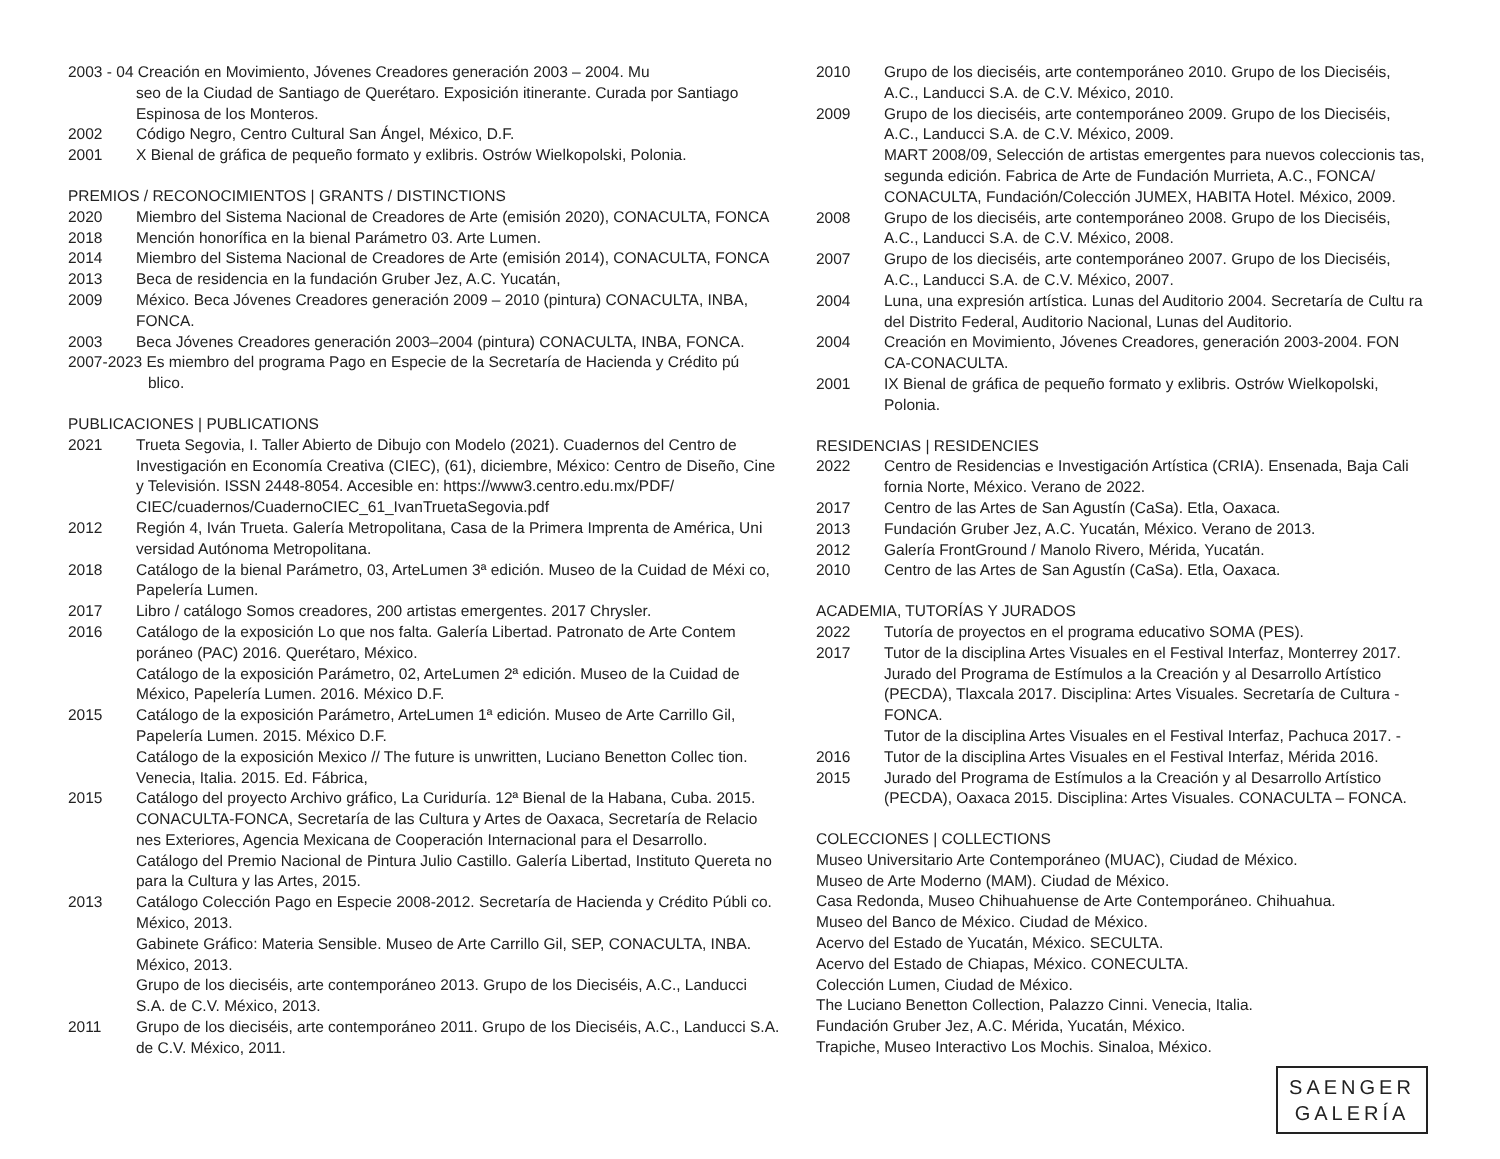2003 - 04 Creación en Movimiento, Jóvenes Creadores generación 2003 – 2004. Mu
seo de la Ciudad de Santiago de Querétaro. Exposición itinerante. Curada por Santiago Espinosa de los Monteros.
2002 Código Negro, Centro Cultural San Ángel, México, D.F.
2001 X Bienal de gráfica de pequeño formato y exlibris. Ostrów Wielkopolski, Polonia.
PREMIOS / RECONOCIMIENTOS | GRANTS / DISTINCTIONS
2020 Miembro del Sistema Nacional de Creadores de Arte (emisión 2020), CONACULTA, FONCA
2018 Mención honorífica en la bienal Parámetro 03. Arte Lumen.
2014 Miembro del Sistema Nacional de Creadores de Arte (emisión 2014), CONACULTA, FONCA
2013 Beca de residencia en la fundación Gruber Jez, A.C. Yucatán,
2009 México. Beca Jóvenes Creadores generación 2009 – 2010 (pintura) CONACULTA, INBA, FONCA.
2003 Beca Jóvenes Creadores generación 2003–2004 (pintura) CONACULTA, INBA, FONCA.
2007-2023 Es miembro del programa Pago en Especie de la Secretaría de Hacienda y Crédito pú
blico.
PUBLICACIONES | PUBLICATIONS
2021 Trueta Segovia, I. Taller Abierto de Dibujo con Modelo (2021). Cuadernos del Centro de Investigación en Economía Creativa (CIEC), (61), diciembre, México: Centro de Diseño, Cine y Televisión. ISSN 2448-8054. Accesible en: https://www3.centro.edu.mx/PDF/ CIEC/cuadernos/CuadernoCIEC_61_IvanTruetaSegovia.pdf
2012 Región 4, Iván Trueta. Galería Metropolitana, Casa de la Primera Imprenta de América, Uni versidad Autónoma Metropolitana.
2018 Catálogo de la bienal Parámetro, 03, ArteLumen 3ª edición. Museo de la Cuidad de Méxi co, Papelería Lumen.
2017 Libro / catálogo Somos creadores, 200 artistas emergentes. 2017 Chrysler.
2016 Catálogo de la exposición Lo que nos falta. Galería Libertad. Patronato de Arte Contem poráneo (PAC) 2016. Querétaro, México.
Catálogo de la exposición Parámetro, 02, ArteLumen 2ª edición. Museo de la Cuidad de México, Papelería Lumen. 2016. México D.F.
2015 Catálogo de la exposición Parámetro, ArteLumen 1ª edición. Museo de Arte Carrillo Gil, Papelería Lumen. 2015. México D.F.
Catálogo de la exposición Mexico // The future is unwritten, Luciano Benetton Collec tion. Venecia, Italia. 2015. Ed. Fábrica,
2015 Catálogo del proyecto Archivo gráfico, La Curiduría. 12ª Bienal de la Habana, Cuba. 2015. CONACULTA-FONCA, Secretaría de las Cultura y Artes de Oaxaca, Secretaría de Relacio nes Exteriores, Agencia Mexicana de Cooperación Internacional para el Desarrollo.
Catálogo del Premio Nacional de Pintura Julio Castillo. Galería Libertad, Instituto Quereta no para la Cultura y las Artes, 2015.
2013 Catálogo Colección Pago en Especie 2008-2012. Secretaría de Hacienda y Crédito Públi co. México, 2013.
Gabinete Gráfico: Materia Sensible. Museo de Arte Carrillo Gil, SEP, CONACULTA, INBA. México, 2013.
Grupo de los dieciséis, arte contemporáneo 2013. Grupo de los Dieciséis, A.C., Landucci S.A. de C.V. México, 2013.
2011 Grupo de los dieciséis, arte contemporáneo 2011. Grupo de los Dieciséis, A.C., Landucci S.A. de C.V. México, 2011.
2010 Grupo de los dieciséis, arte contemporáneo 2010. Grupo de los Dieciséis, A.C., Landucci S.A. de C.V. México, 2010.
2009 Grupo de los dieciséis, arte contemporáneo 2009. Grupo de los Dieciséis, A.C., Landucci S.A. de C.V. México, 2009.
MART 2008/09, Selección de artistas emergentes para nuevos coleccionis tas, segunda edición. Fabrica de Arte de Fundación Murrieta, A.C., FONCA/ CONACULTA, Fundación/Colección JUMEX, HABITA Hotel. México, 2009.
2008 Grupo de los dieciséis, arte contemporáneo 2008. Grupo de los Dieciséis, A.C., Landucci S.A. de C.V. México, 2008.
2007 Grupo de los dieciséis, arte contemporáneo 2007. Grupo de los Dieciséis, A.C., Landucci S.A. de C.V. México, 2007.
2004 Luna, una expresión artística. Lunas del Auditorio 2004. Secretaría de Cultu ra del Distrito Federal, Auditorio Nacional, Lunas del Auditorio.
2004 Creación en Movimiento, Jóvenes Creadores, generación 2003-2004. FON CA-CONACULTA.
2001 IX Bienal de gráfica de pequeño formato y exlibris. Ostrów Wielkopolski, Polonia.
RESIDENCIAS | RESIDENCIES
2022 Centro de Residencias e Investigación Artística (CRIA). Ensenada, Baja Cali fornia Norte, México. Verano de 2022.
2017 Centro de las Artes de San Agustín (CaSa). Etla, Oaxaca.
2013 Fundación Gruber Jez, A.C. Yucatán, México. Verano de 2013.
2012 Galería FrontGround / Manolo Rivero, Mérida, Yucatán.
2010 Centro de las Artes de San Agustín (CaSa). Etla, Oaxaca.
ACADEMIA, TUTORÍAS Y JURADOS
2022 Tutoría de proyectos en el programa educativo SOMA (PES).
2017 Tutor de la disciplina Artes Visuales en el Festival Interfaz, Monterrey 2017.
Jurado del Programa de Estímulos a la Creación y al Desarrollo Artístico (PECDA), Tlaxcala 2017. Disciplina: Artes Visuales. Secretaría de Cultura - FONCA.
Tutor de la disciplina Artes Visuales en el Festival Interfaz, Pachuca 2017. -
2016 Tutor de la disciplina Artes Visuales en el Festival Interfaz, Mérida 2016.
2015 Jurado del Programa de Estímulos a la Creación y al Desarrollo Artístico (PECDA), Oaxaca 2015. Disciplina: Artes Visuales. CONACULTA – FONCA.
COLECCIONES | COLLECTIONS
Museo Universitario Arte Contemporáneo (MUAC), Ciudad de México.
Museo de Arte Moderno (MAM). Ciudad de México.
Casa Redonda, Museo Chihuahuense de Arte Contemporáneo. Chihuahua.
Museo del Banco de México. Ciudad de México.
Acervo del Estado de Yucatán, México. SECULTA.
Acervo del Estado de Chiapas, México. CONECULTA.
Colección Lumen, Ciudad de México.
The Luciano Benetton Collection, Palazzo Cinni. Venecia, Italia.
Fundación Gruber Jez, A.C. Mérida, Yucatán, México.
Trapiche, Museo Interactivo Los Mochis. Sinaloa, México.
SAENGER
GALERÍA